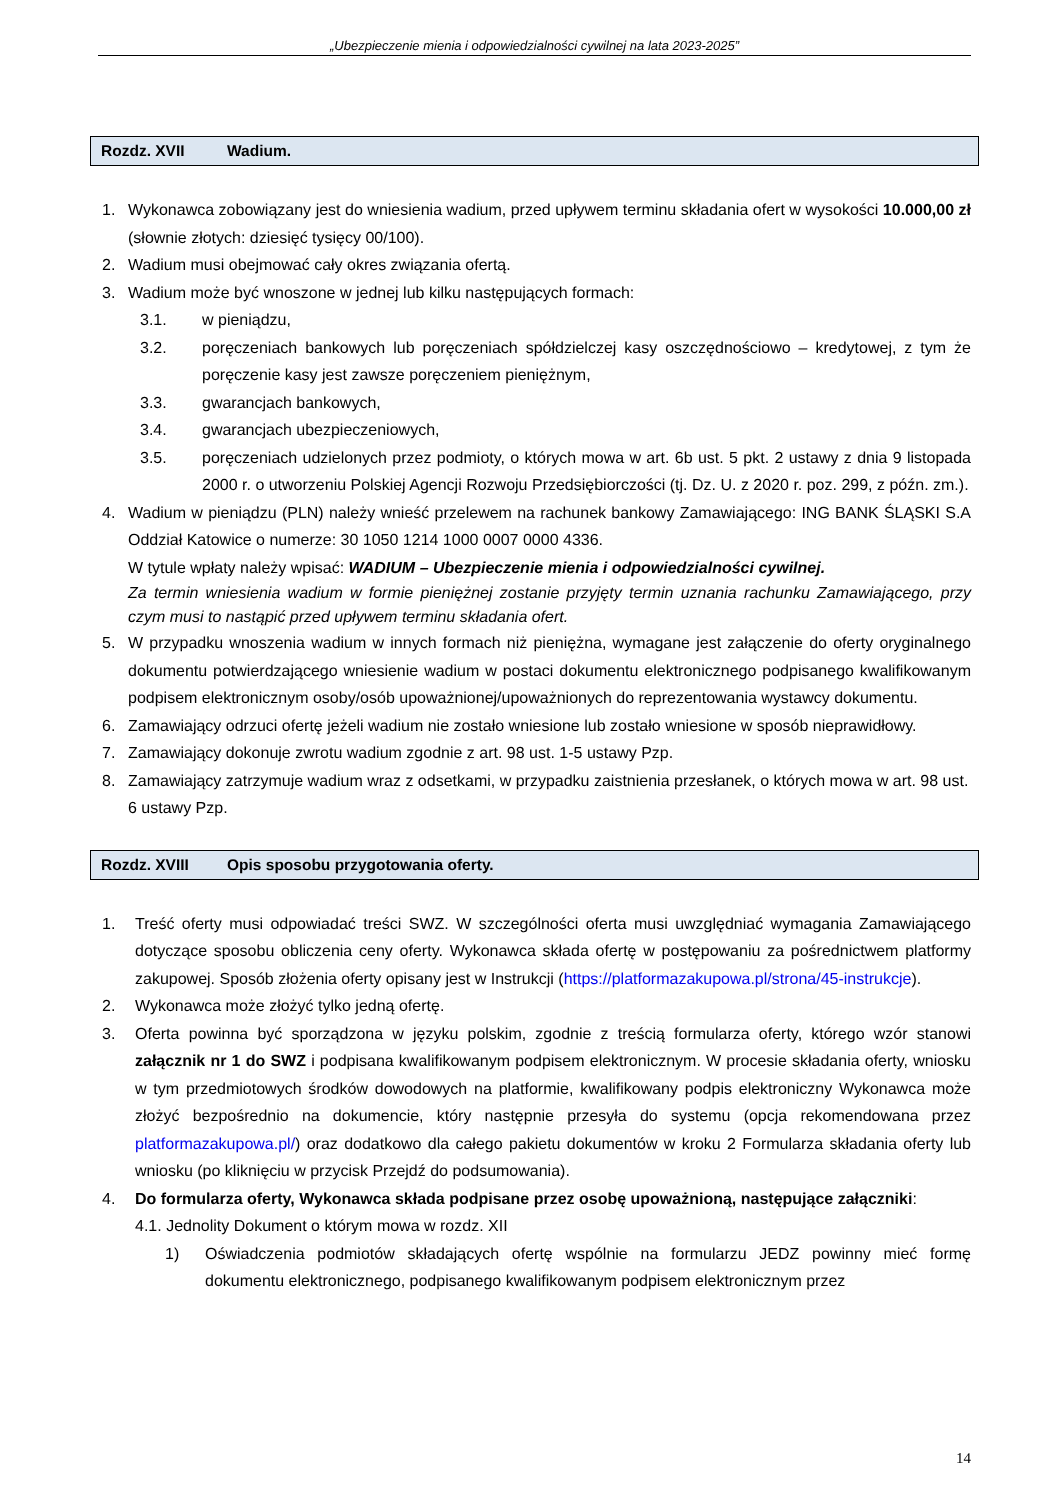„Ubezpieczenie mienia i odpowiedzialności cywilnej na lata 2023-2025”
Rozdz. XVII Wadium.
1. Wykonawca zobowiązany jest do wniesienia wadium, przed upływem terminu składania ofert w wysokości 10.000,00 zł (słownie złotych: dziesięć tysięcy 00/100).
2. Wadium musi obejmować cały okres związania ofertą.
3. Wadium może być wnoszone w jednej lub kilku następujących formach:
3.1. w pieniądzu,
3.2. poręczeniach bankowych lub poręczeniach spółdzielczej kasy oszczędnościowo – kredytowej, z tym że poręczenie kasy jest zawsze poręczeniem pieniężnym,
3.3. gwarancjach bankowych,
3.4. gwarancjach ubezpieczeniowych,
3.5. poręczeniach udzielonych przez podmioty, o których mowa w art. 6b ust. 5 pkt. 2 ustawy z dnia 9 listopada 2000 r. o utworzeniu Polskiej Agencji Rozwoju Przedsiębiorczości (tj. Dz. U. z 2020 r. poz. 299, z późn. zm.).
4. Wadium w pieniądzu (PLN) należy wnieść przelewem na rachunek bankowy Zamawiającego: ING BANK ŚLĄSKI S.A Oddział Katowice o numerze: 30 1050 1214 1000 0007 0000 4336.
W tytule wpłaty należy wpisać: WADIUM – Ubezpieczenie mienia i odpowiedzialności cywilnej.
Za termin wniesienia wadium w formie pieniężnej zostanie przyjęty termin uznania rachunku Zamawiającego, przy czym musi to nastąpić przed upływem terminu składania ofert.
5. W przypadku wnoszenia wadium w innych formach niż pieniężna, wymagane jest załączenie do oferty oryginalnego dokumentu potwierdzającego wniesienie wadium w postaci dokumentu elektronicznego podpisanego kwalifikowanym podpisem elektronicznym osoby/osób upoważnionej/upoważnionych do reprezentowania wystawcy dokumentu.
6. Zamawiający odrzuci ofertę jeżeli wadium nie zostało wniesione lub zostało wniesione w sposób nieprawidłowy.
7. Zamawiający dokonuje zwrotu wadium zgodnie z art. 98 ust. 1-5 ustawy Pzp.
8. Zamawiający zatrzymuje wadium wraz z odsetkami, w przypadku zaistnienia przesłanek, o których mowa w art. 98 ust. 6 ustawy Pzp.
Rozdz. XVIII Opis sposobu przygotowania oferty.
1. Treść oferty musi odpowiadać treści SWZ. W szczególności oferta musi uwzględniać wymagania Zamawiającego dotyczące sposobu obliczenia ceny oferty. Wykonawca składa ofertę w postępowaniu za pośrednictwem platformy zakupowej. Sposób złożenia oferty opisany jest w Instrukcji (https://platformazakupowa.pl/strona/45-instrukcje).
2. Wykonawca może złożyć tylko jedną ofertę.
3. Oferta powinna być sporządzona w języku polskim, zgodnie z treścią formularza oferty, którego wzór stanowi załącznik nr 1 do SWZ i podpisana kwalifikowanym podpisem elektronicznym. W procesie składania oferty, wniosku w tym przedmiotowych środków dowodowych na platformie, kwalifikowany podpis elektroniczny Wykonawca może złożyć bezpośrednio na dokumencie, który następnie przesyła do systemu (opcja rekomendowana przez platformazakupowa.pl/) oraz dodatkowo dla całego pakietu dokumentów w kroku 2 Formularza składania oferty lub wniosku (po kliknięciu w przycisk Przejdź do podsumowania).
4. Do formularza oferty, Wykonawca składa podpisane przez osobę upoważnioną, następujące załączniki:
4.1. Jednolity Dokument o którym mowa w rozdz. XII
1) Oświadczenia podmiotów składających ofertę wspólnie na formularzu JEDZ powinny mieć formę dokumentu elektronicznego, podpisanego kwalifikowanym podpisem elektronicznym przez
14